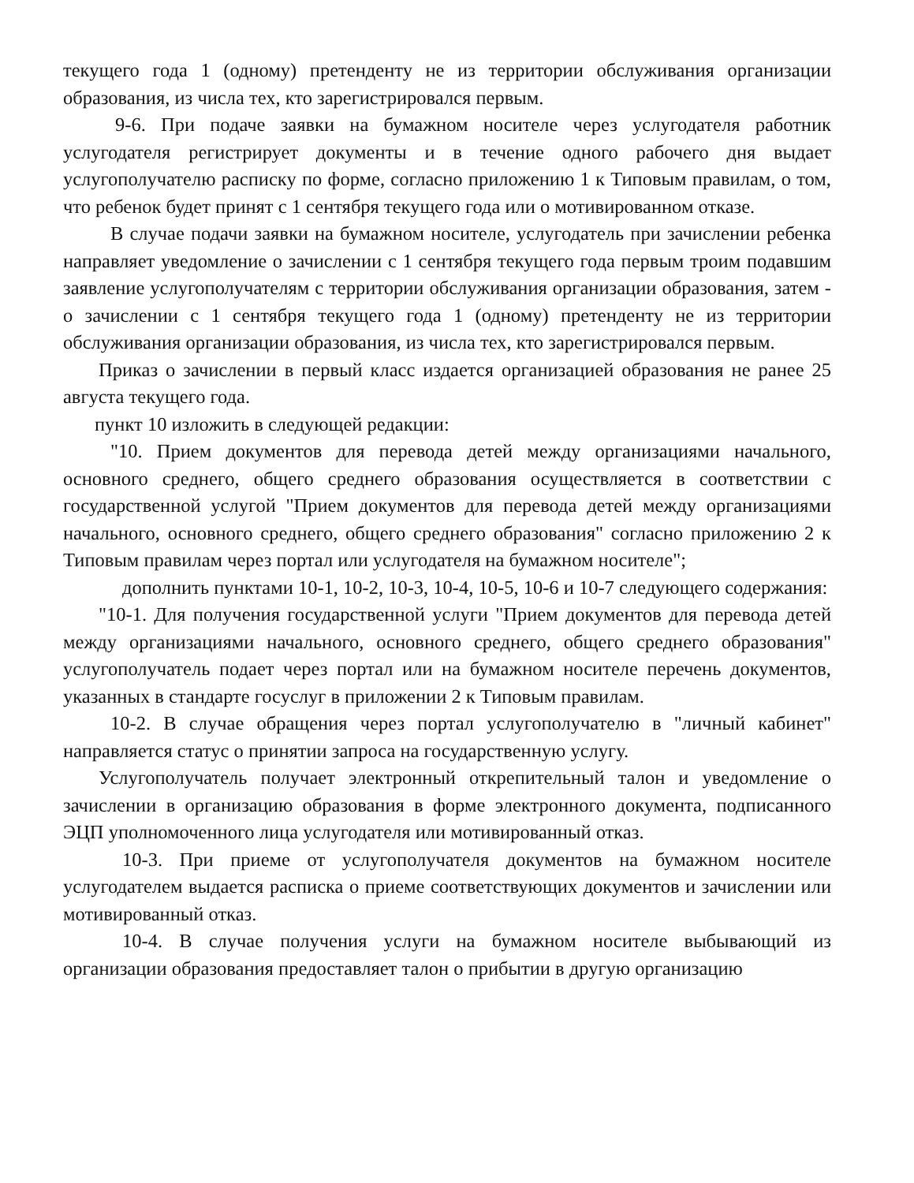текущего года 1 (одному) претенденту не из территории обслуживания организации образования, из числа тех, кто зарегистрировался первым.
9-6. При подаче заявки на бумажном носителе через услугодателя работник услугодателя регистрирует документы и в течение одного рабочего дня выдает услугополучателю расписку по форме, согласно приложению 1 к Типовым правилам, о том, что ребенок будет принят с 1 сентября текущего года или о мотивированном отказе.
В случае подачи заявки на бумажном носителе, услугодатель при зачислении ребенка направляет уведомление о зачислении с 1 сентября текущего года первым троим подавшим заявление услугополучателям с территории обслуживания организации образования, затем - о зачислении с 1 сентября текущего года 1 (одному) претенденту не из территории обслуживания организации образования, из числа тех, кто зарегистрировался первым.
Приказ о зачислении в первый класс издается организацией образования не ранее 25 августа текущего года.
пункт 10 изложить в следующей редакции:
"10. Прием документов для перевода детей между организациями начального, основного среднего, общего среднего образования осуществляется в соответствии с государственной услугой "Прием документов для перевода детей между организациями начального, основного среднего, общего среднего образования" согласно приложению 2 к Типовым правилам через портал или услугодателя на бумажном носителе";
дополнить пунктами 10-1, 10-2, 10-3, 10-4, 10-5, 10-6 и 10-7 следующего содержания:
"10-1. Для получения государственной услуги "Прием документов для перевода детей между организациями начального, основного среднего, общего среднего образования" услугополучатель подает через портал или на бумажном носителе перечень документов, указанных в стандарте госуслуг в приложении 2 к Типовым правилам.
10-2. В случае обращения через портал услугополучателю в "личный кабинет" направляется статус о принятии запроса на государственную услугу.
Услугополучатель получает электронный открепительный талон и уведомление о зачислении в организацию образования в форме электронного документа, подписанного ЭЦП уполномоченного лица услугодателя или мотивированный отказ.
10-3. При приеме от услугополучателя документов на бумажном носителе услугодателем выдается расписка о приеме соответствующих документов и зачислении или мотивированный отказ.
10-4. В случае получения услуги на бумажном носителе выбывающий из организации образования предоставляет талон о прибытии в другую организацию